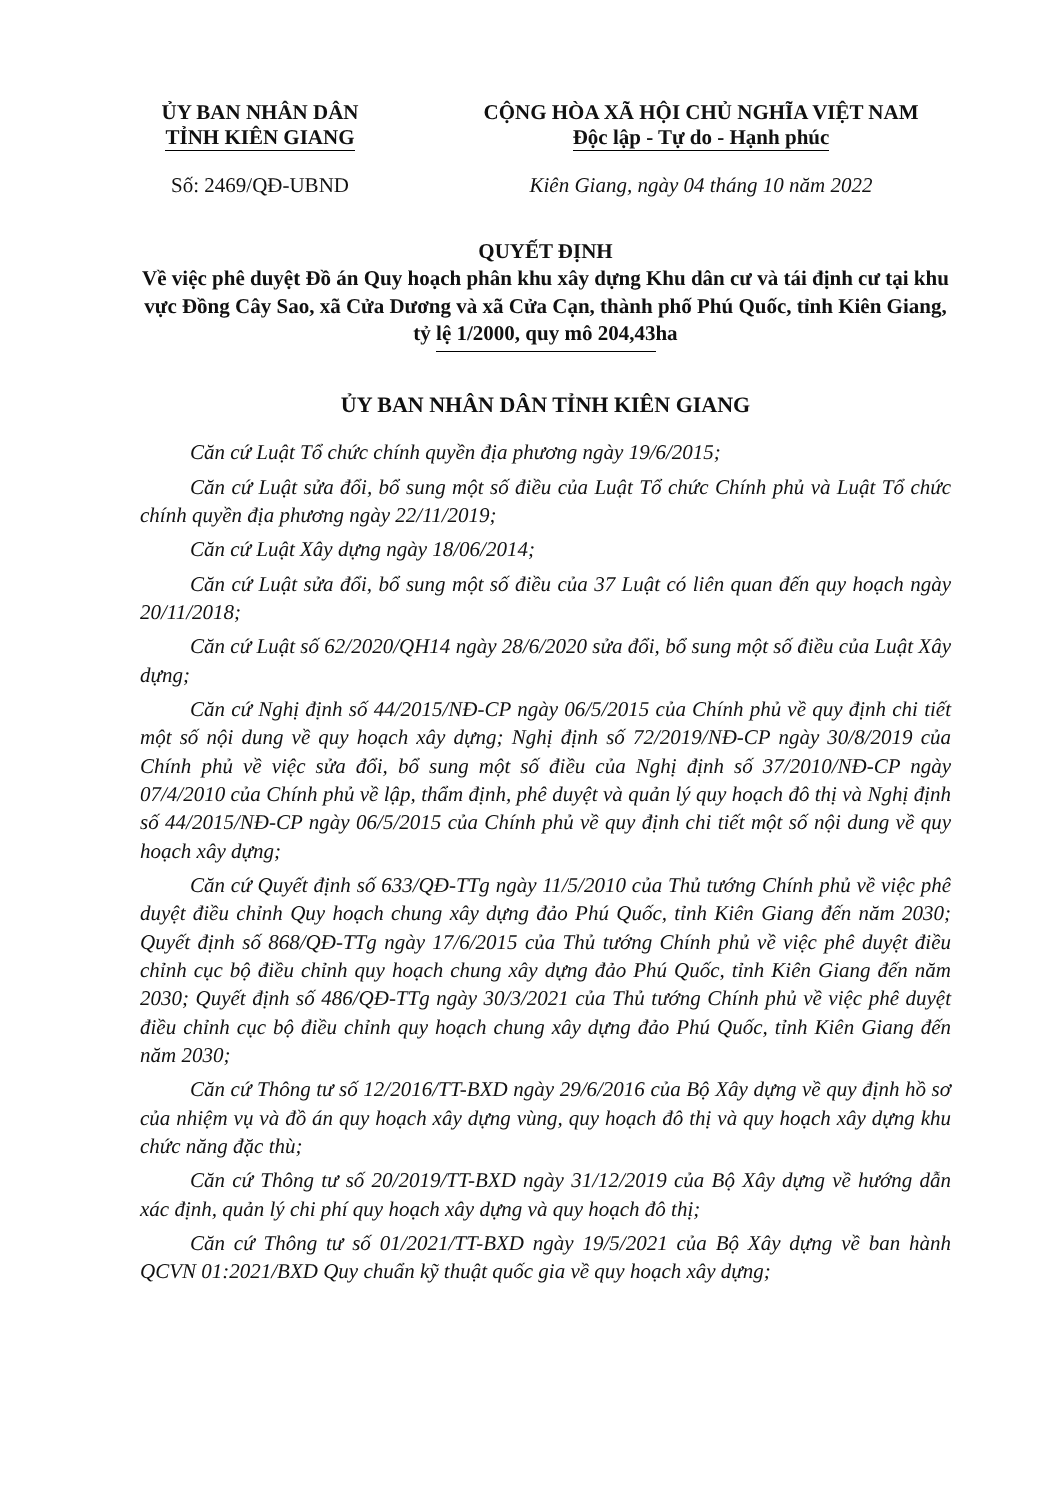ỦY BAN NHÂN DÂN
TỈNH KIÊN GIANG
CỘNG HÒA XÃ HỘI CHỦ NGHĨA VIỆT NAM
Độc lập - Tự do - Hạnh phúc
Số: 2469/QĐ-UBND Kiên Giang, ngày 04 tháng 10 năm 2022
QUYẾT ĐỊNH
Về việc phê duyệt Đồ án Quy hoạch phân khu xây dựng Khu dân cư và tái định cư tại khu vực Đồng Cây Sao, xã Cửa Dương và xã Cửa Cạn, thành phố Phú Quốc, tỉnh Kiên Giang, tỷ lệ 1/2000, quy mô 204,43ha
ỦY BAN NHÂN DÂN TỈNH KIÊN GIANG
Căn cứ Luật Tổ chức chính quyền địa phương ngày 19/6/2015;
Căn cứ Luật sửa đổi, bổ sung một số điều của Luật Tổ chức Chính phủ và Luật Tổ chức chính quyền địa phương ngày 22/11/2019;
Căn cứ Luật Xây dựng ngày 18/06/2014;
Căn cứ Luật sửa đổi, bổ sung một số điều của 37 Luật có liên quan đến quy hoạch ngày 20/11/2018;
Căn cứ Luật số 62/2020/QH14 ngày 28/6/2020 sửa đổi, bổ sung một số điều của Luật Xây dựng;
Căn cứ Nghị định số 44/2015/NĐ-CP ngày 06/5/2015 của Chính phủ về quy định chi tiết một số nội dung về quy hoạch xây dựng; Nghị định số 72/2019/NĐ-CP ngày 30/8/2019 của Chính phủ về việc sửa đổi, bổ sung một số điều của Nghị định số 37/2010/NĐ-CP ngày 07/4/2010 của Chính phủ về lập, thẩm định, phê duyệt và quản lý quy hoạch đô thị và Nghị định số 44/2015/NĐ-CP ngày 06/5/2015 của Chính phủ về quy định chi tiết một số nội dung về quy hoạch xây dựng;
Căn cứ Quyết định số 633/QĐ-TTg ngày 11/5/2010 của Thủ tướng Chính phủ về việc phê duyệt điều chỉnh Quy hoạch chung xây dựng đảo Phú Quốc, tỉnh Kiên Giang đến năm 2030; Quyết định số 868/QĐ-TTg ngày 17/6/2015 của Thủ tướng Chính phủ về việc phê duyệt điều chỉnh cục bộ điều chỉnh quy hoạch chung xây dựng đảo Phú Quốc, tỉnh Kiên Giang đến năm 2030; Quyết định số 486/QĐ-TTg ngày 30/3/2021 của Thủ tướng Chính phủ về việc phê duyệt điều chỉnh cục bộ điều chỉnh quy hoạch chung xây dựng đảo Phú Quốc, tỉnh Kiên Giang đến năm 2030;
Căn cứ Thông tư số 12/2016/TT-BXD ngày 29/6/2016 của Bộ Xây dựng về quy định hồ sơ của nhiệm vụ và đồ án quy hoạch xây dựng vùng, quy hoạch đô thị và quy hoạch xây dựng khu chức năng đặc thù;
Căn cứ Thông tư số 20/2019/TT-BXD ngày 31/12/2019 của Bộ Xây dựng về hướng dẫn xác định, quản lý chi phí quy hoạch xây dựng và quy hoạch đô thị;
Căn cứ Thông tư số 01/2021/TT-BXD ngày 19/5/2021 của Bộ Xây dựng về ban hành QCVN 01:2021/BXD Quy chuẩn kỹ thuật quốc gia về quy hoạch xây dựng;